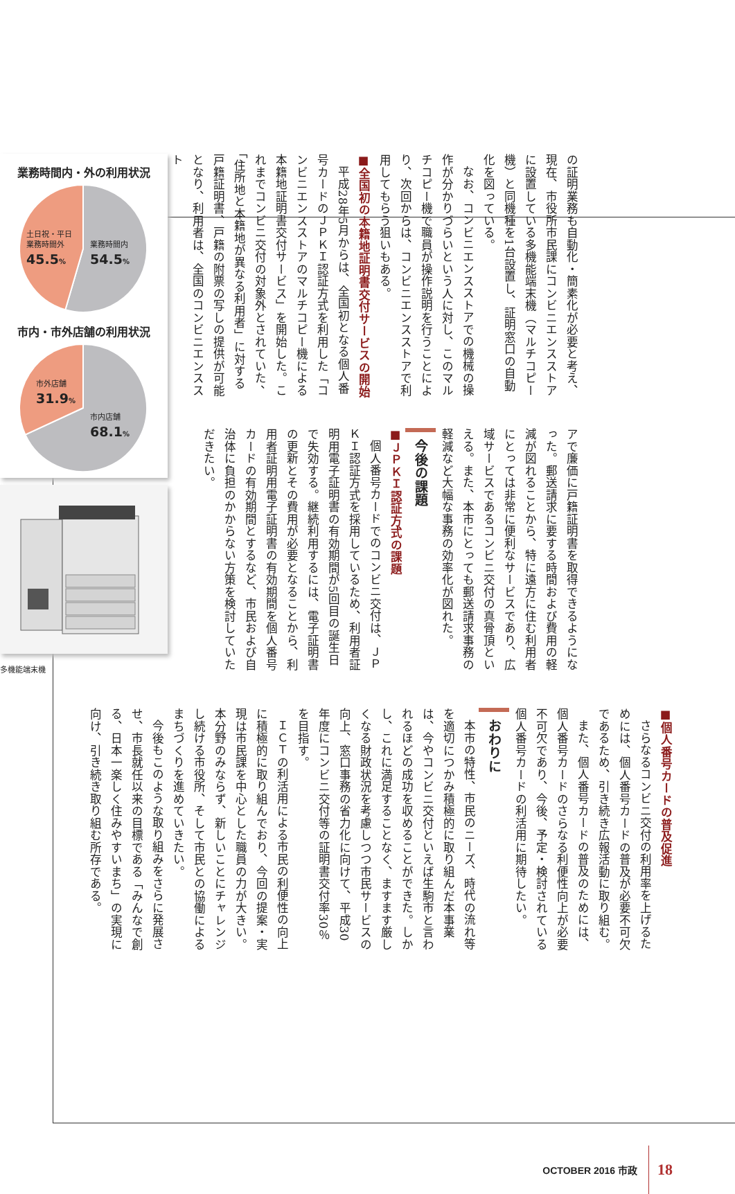の証明業務も自動化・簡素化が必要と考え、現在、市役所市民課にコンビニエンスストアに設置している多機能端末機（マルチコピー機）と同機種を1台設置し、証明窓口の自動化を図っている。
なお、コンビニエンスストアでの機械の操作が分かりづらいという人に対し、このマルチコピー機で職員が操作説明を行うことにより、次回からは、コンビニエンスストアで利用してもらう狙いもある。
■全国初の本籍地証明書交付サービスの開始
平成28年5月からは、全国初となる個人番号カードのＪＰＫＩ認証方式を利用した「コンビニエンスストアのマルチコピー機による本籍地証明書交付サービス」を開始した。これまでコンビニ交付の対象外とされていた、「住所地と本籍地が異なる利用者」に対する戸籍証明書、戸籍の附票の写しの提供が可能となり、利用者は、全国のコンビニエンススト
アで廉価に戸籍証明書を取得できるようになった。郵送請求に要する時間および費用の軽減が図れることから、特に遠方に住む利用者にとっては非常に便利なサービスであり、広域サービスであるコンビニ交付の真骨頂といえる。また、本市にとっても郵送請求事務の軽減など大幅な事務の効率化が図れた。
今後の課題
■ＪＰＫＩ認証方式の課題
個人番号カードでのコンビニ交付は、ＪＰＫＩ認証方式を採用しているため、利用者証明用電子証明書の有効期間が5回目の誕生日で失効する。継続利用するには、電子証明書の更新とその費用が必要となることから、利用者証明用電子証明書の有効期間を個人番号カードの有効期間とするなど、市民および自治体に負担のかからない方策を検討していただきたい。
業務時間内・外の利用状況
土日祝・平日
業務時間外
45.5%
業務時間内
54.5%
市内・市外店舗の利用状況
市外店舗
31.9%
市内店舗
68.1%
多機能端末機
■個人番号カードの普及促進
さらなるコンビニ交付の利用率を上げるためには、個人番号カードの普及が必要不可欠であるため、引き続き広報活動に取り組む。
また、個人番号カードの普及のためには、個人番号カードのさらなる利便性向上が必要不可欠であり、今後、予定・検討されている個人番号カードの利活用に期待したい。
おわりに
本市の特性、市民のニーズ、時代の流れ等を適切につかみ積極的に取り組んだ本事業は、今やコンビニ交付といえば生駒市と言われるほどの成功を収めることができた。しかし、これに満足することなく、ますます厳しくなる財政状況を考慮しつつ市民サービスの向上、窓口事務の省力化に向けて、平成30年度にコンビニ交付等の証明書交付率30％を目指す。
ＩＣＴの利活用による市民の利便性の向上に積極的に取り組んでおり、今回の提案・実現は市民課を中心とした職員の力が大きい。本分野のみならず、新しいことにチャレンジし続ける市役所、そして市民との協働によるまちづくりを進めていきたい。
今後もこのような取り組みをさらに発展させ、市長就任以来の目標である「みんなで創る、日本一楽しく住みやすいまち」の実現に向け、引き続き取り組む所存である。
OCTOBER 2016 市政 18